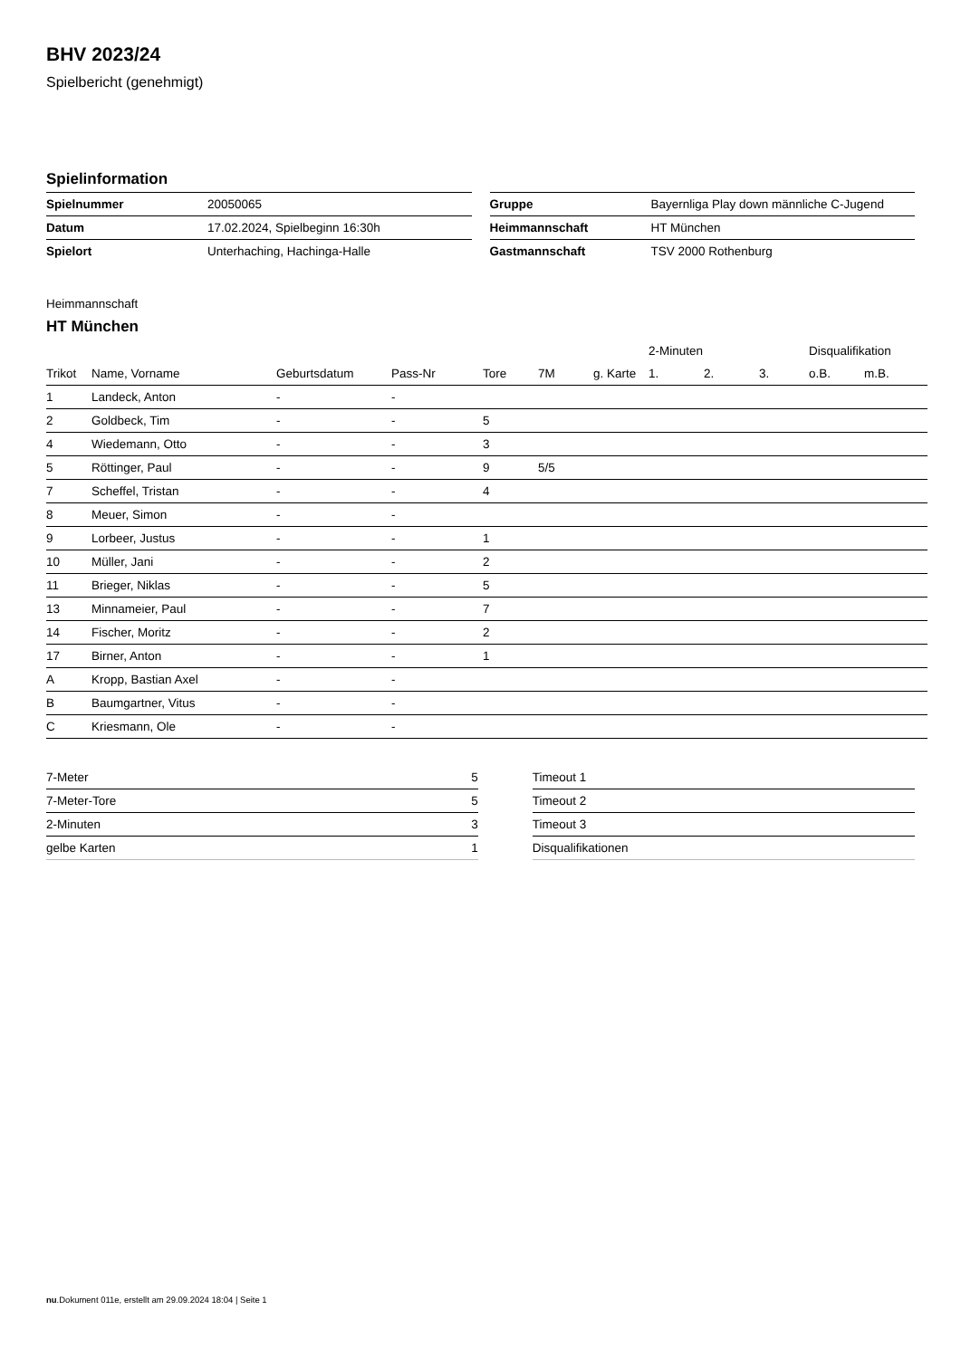BHV 2023/24
Spielbericht (genehmigt)
Spielinformation
| Spielnummer | 20050065 |
| Datum | 17.02.2024, Spielbeginn 16:30h |
| Spielort | Unterhaching, Hachinga-Halle |
| Gruppe | Bayernliga Play down männliche C-Jugend |
| Heimmannschaft | HT München |
| Gastmannschaft | TSV 2000 Rothenburg |
Heimmannschaft
HT München
| | | | | | | | 2-Minuten | | | Disqualifikation | |
| --- | --- | --- | --- | --- | --- | --- | --- | --- | --- | --- | --- |
| Trikot | Name, Vorname | Geburtsdatum | Pass-Nr | Tore | 7M | g. Karte | 1. | 2. | 3. | o.B. | m.B. |
| 1 | Landeck, Anton | - | - | | | | | | | | |
| 2 | Goldbeck, Tim | - | - | 5 | | | | | | | |
| 4 | Wiedemann, Otto | - | - | 3 | | | | | | | |
| 5 | Röttinger, Paul | - | - | 9 | 5/5 | | | | | | |
| 7 | Scheffel, Tristan | - | - | 4 | | | | | | | |
| 8 | Meuer, Simon | - | - | | | | | | | | |
| 9 | Lorbeer, Justus | - | - | 1 | | | | | | | |
| 10 | Müller, Jani | - | - | 2 | | | | | | | |
| 11 | Brieger, Niklas | - | - | 5 | | | | | | | |
| 13 | Minnameier, Paul | - | - | 7 | | | | | | | |
| 14 | Fischer, Moritz | - | - | 2 | | | | | | | |
| 17 | Birner, Anton | - | - | 1 | | | | | | | |
| A | Kropp, Bastian Axel | - | - | | | | | | | | |
| B | Baumgartner, Vitus | - | - | | | | | | | | |
| C | Kriesmann, Ole | - | - | | | | | | | | |
| 7-Meter | 5 |
| 7-Meter-Tore | 5 |
| 2-Minuten | 3 |
| gelbe Karten | 1 |
| Timeout 1 |
| Timeout 2 |
| Timeout 3 |
| Disqualifikationen |
nu.Dokument 011e, erstellt am 29.09.2024 18:04 | Seite 1